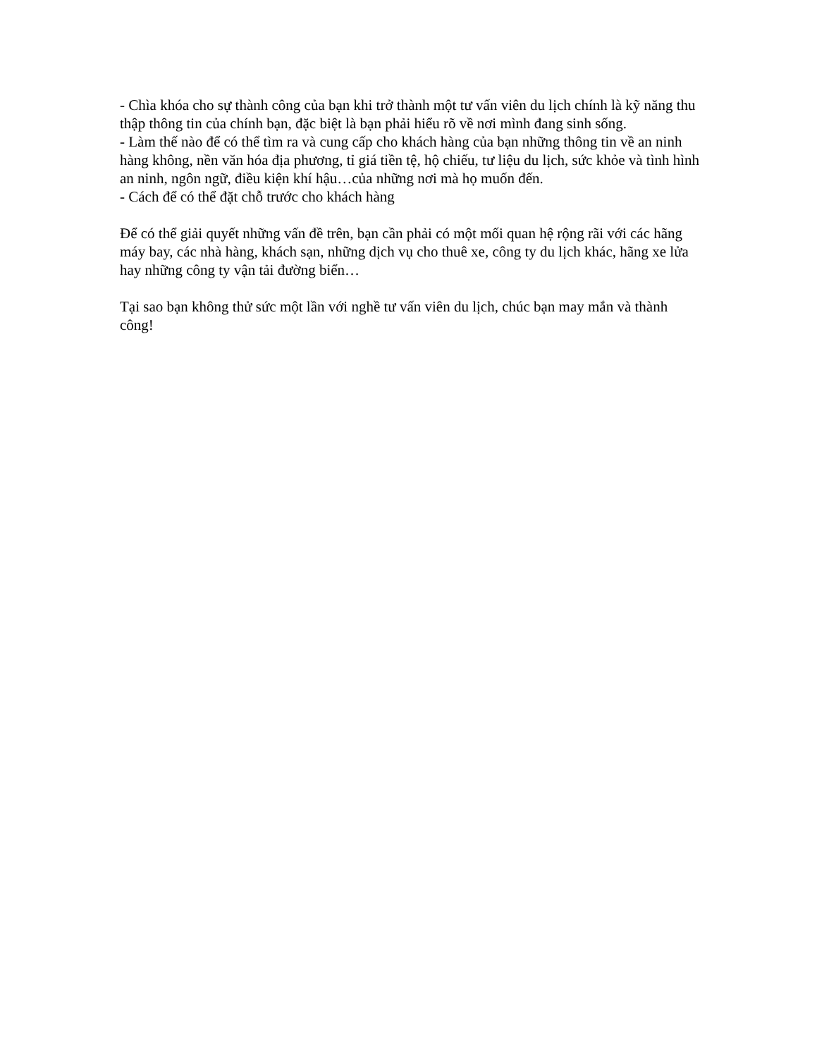- Chìa khóa cho sự thành công của bạn khi trở thành một tư vấn viên du lịch chính là kỹ năng thu thập thông tin của chính bạn, đặc biệt là bạn phải hiểu rõ về nơi mình đang sinh sống.
- Làm thế nào để có thể tìm ra và cung cấp cho khách hàng của bạn những thông tin về an ninh hàng không, nền văn hóa địa phương, tỉ giá tiền tệ, hộ chiếu, tư liệu du lịch, sức khỏe và tình hình an ninh, ngôn ngữ, điều kiện khí hậu…của những nơi mà họ muốn đến.
- Cách để có thể đặt chỗ trước cho khách hàng
Để có thể giải quyết những vấn đề trên, bạn cần phải có một mối quan hệ rộng rãi với các hãng máy bay, các nhà hàng, khách sạn, những dịch vụ cho thuê xe, công ty du lịch khác, hãng xe lửa hay những công ty vận tải đường biển…
Tại sao bạn không thử sức một lần với nghề tư vấn viên du lịch, chúc bạn may mắn và thành công!